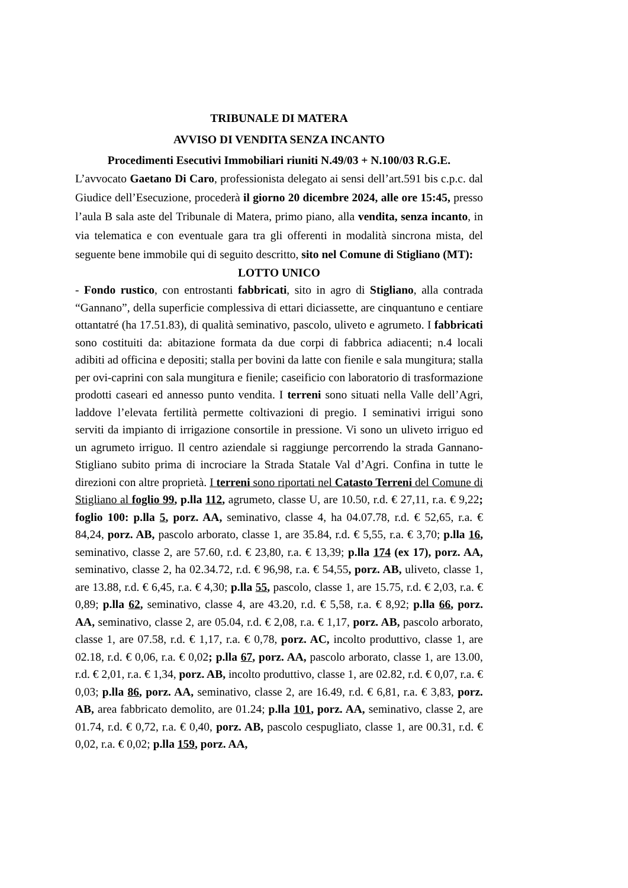TRIBUNALE DI MATERA
AVVISO DI VENDITA SENZA INCANTO
Procedimenti Esecutivi Immobiliari riuniti N.49/03 + N.100/03 R.G.E.
L’avvocato Gaetano Di Caro, professionista delegato ai sensi dell’art.591 bis c.p.c. dal Giudice dell’Esecuzione, procederà il giorno 20 dicembre 2024, alle ore 15:45, presso l’aula B sala aste del Tribunale di Matera, primo piano, alla vendita, senza incanto, in via telematica e con eventuale gara tra gli offerenti in modalità sincrona mista, del seguente bene immobile qui di seguito descritto, sito nel Comune di Stigliano (MT):
LOTTO UNICO
- Fondo rustico, con entrostanti fabbricati, sito in agro di Stigliano, alla contrada “Gannano”, della superficie complessiva di ettari diciassette, are cinquantuno e centiare ottantatré (ha 17.51.83), di qualità seminativo, pascolo, uliveto e agrumeto. I fabbricati sono costituiti da: abitazione formata da due corpi di fabbrica adiacenti; n.4 locali adibiti ad officina e depositi; stalla per bovini da latte con fienile e sala mungitura; stalla per ovi-caprini con sala mungitura e fienile; caseificio con laboratorio di trasformazione prodotti caseari ed annesso punto vendita. I terreni sono situati nella Valle dell’Agri, laddove l’elevata fertilità permette coltivazioni di pregio. I seminativi irrigui sono serviti da impianto di irrigazione consortile in pressione. Vi sono un uliveto irriguo ed un agrumeto irriguo. Il centro aziendale si raggiunge percorrendo la strada Gannano-Stigliano subito prima di incrociare la Strada Statale Val d’Agri. Confina in tutte le direzioni con altre proprietà. I terreni sono riportati nel Catasto Terreni del Comune di Stigliano al foglio 99, p.lla 112, agrumeto, classe U, are 10.50, r.d. € 27,11, r.a. € 9,22; foglio 100: p.lla 5, porz. AA, seminativo, classe 4, ha 04.07.78, r.d. € 52,65, r.a. € 84,24, porz. AB, pascolo arborato, classe 1, are 35.84, r.d. € 5,55, r.a. € 3,70; p.lla 16, seminativo, classe 2, are 57.60, r.d. € 23,80, r.a. € 13,39; p.lla 174 (ex 17), porz. AA, seminativo, classe 2, ha 02.34.72, r.d. € 96,98, r.a. € 54,55, porz. AB, uliveto, classe 1, are 13.88, r.d. € 6,45, r.a. € 4,30; p.lla 55, pascolo, classe 1, are 15.75, r.d. € 2,03, r.a. € 0,89; p.lla 62, seminativo, classe 4, are 43.20, r.d. € 5,58, r.a. € 8,92; p.lla 66, porz. AA, seminativo, classe 2, are 05.04, r.d. € 2,08, r.a. € 1,17, porz. AB, pascolo arborato, classe 1, are 07.58, r.d. € 1,17, r.a. € 0,78, porz. AC, incolto produttivo, classe 1, are 02.18, r.d. € 0,06, r.a. € 0,02; p.lla 67, porz. AA, pascolo arborato, classe 1, are 13.00, r.d. € 2,01, r.a. € 1,34, porz. AB, incolto produttivo, classe 1, are 02.82, r.d. € 0,07, r.a. € 0,03; p.lla 86, porz. AA, seminativo, classe 2, are 16.49, r.d. € 6,81, r.a. € 3,83, porz. AB, area fabbricato demolito, are 01.24; p.lla 101, porz. AA, seminativo, classe 2, are 01.74, r.d. € 0,72, r.a. € 0,40, porz. AB, pascolo cespugliato, classe 1, are 00.31, r.d. € 0,02, r.a. € 0,02; p.lla 159, porz. AA,